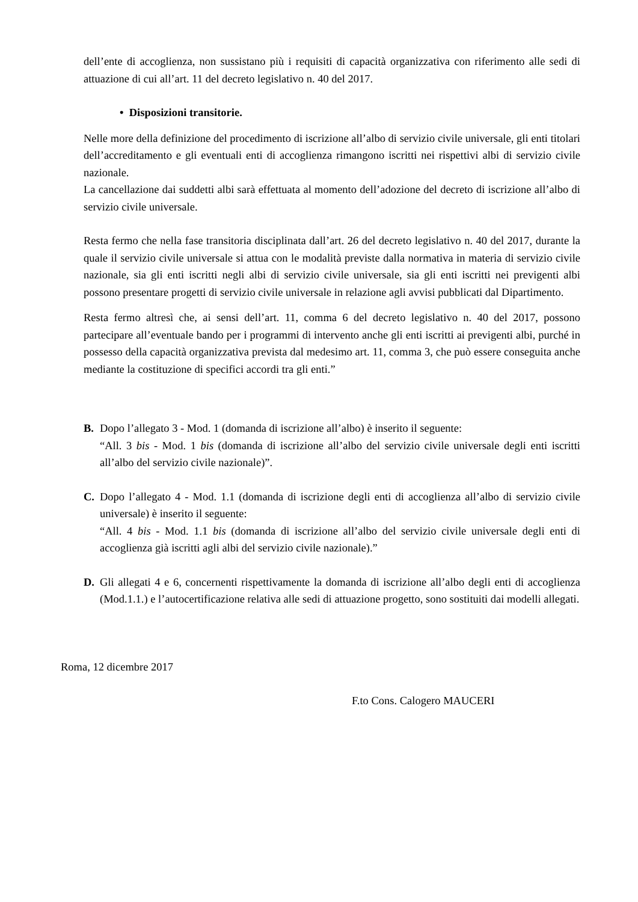dell’ente di accoglienza, non sussistano più i requisiti di capacità organizzativa con riferimento alle sedi di attuazione di cui all’art. 11 del decreto legislativo n. 40 del 2017.
• Disposizioni transitorie.
Nelle more della definizione del procedimento di iscrizione all’albo di servizio civile universale, gli enti titolari dell’accreditamento e gli eventuali enti di accoglienza rimangono iscritti nei rispettivi albi di servizio civile nazionale.
La cancellazione dai suddetti albi sarà effettuata al momento dell’adozione del decreto di iscrizione all’albo di servizio civile universale.
Resta fermo che nella fase transitoria disciplinata dall’art. 26 del decreto legislativo n. 40 del 2017, durante la quale il servizio civile universale si attua con le modalità previste dalla normativa in materia di servizio civile nazionale, sia gli enti iscritti negli albi di servizio civile universale, sia gli enti iscritti nei previgenti albi possono presentare progetti di servizio civile universale in relazione agli avvisi pubblicati dal Dipartimento.
Resta fermo altresì che, ai sensi dell’art. 11, comma 6 del decreto legislativo n. 40 del 2017, possono partecipare all’eventuale bando per i programmi di intervento anche gli enti iscritti ai previgenti albi, purché in possesso della capacità organizzativa prevista dal medesimo art. 11, comma 3, che può essere conseguita anche mediante la costituzione di specifici accordi tra gli enti.”
B. Dopo l’allegato 3 - Mod. 1 (domanda di iscrizione all’albo) è inserito il seguente:
“All. 3 bis - Mod. 1 bis (domanda di iscrizione all’albo del servizio civile universale degli enti iscritti all’albo del servizio civile nazionale)”.
C. Dopo l’allegato 4 - Mod. 1.1 (domanda di iscrizione degli enti di accoglienza all’albo di servizio civile universale) è inserito il seguente:
“All. 4 bis - Mod. 1.1 bis (domanda di iscrizione all’albo del servizio civile universale degli enti di accoglienza già iscritti agli albi del servizio civile nazionale).”
D. Gli allegati 4 e 6, concernenti rispettivamente la domanda di iscrizione all’albo degli enti di accoglienza (Mod.1.1.) e l’autocertificazione relativa alle sedi di attuazione progetto, sono sostituiti dai modelli allegati.
Roma, 12 dicembre 2017
F.to Cons. Calogero MAUCERI